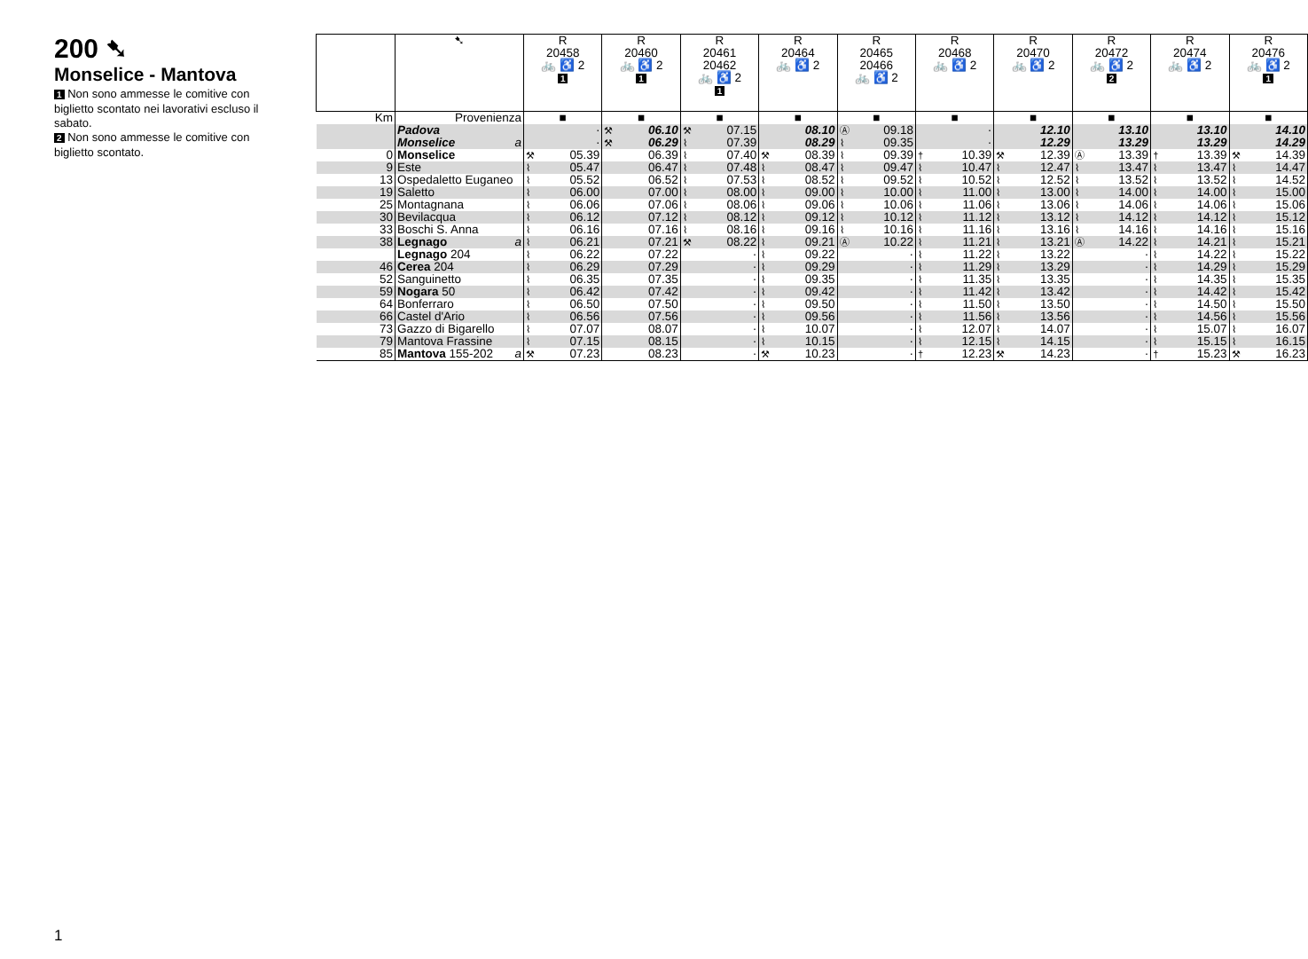200 ➷
Monselice - Mantova
1 Non sono ammesse le comitive con biglietto scontato nei lavorativi escluso il sabato.
2 Non sono ammesse le comitive con biglietto scontato.
| | ➷ | R 20458 🚲 ♿ 2 1 | | R 20460 🚲 ♿ 2 1 | | R 20461 20462 🚲 ♿ 2 1 | | R 20464 🚲 ♿ 2 | | R 20465 20466 🚲 ♿ 2 | | R 20468 🚲 ♿ 2 | | R 20470 🚲 ♿ 2 | | R 20472 🚲 ♿ 2 2 | | R 20474 🚲 ♿ 2 | | R 20476 🚲 ♿ 2 1 | |
| --- | --- | --- | --- | --- | --- | --- | --- | --- | --- | --- | --- | --- | --- | --- | --- | --- | --- | --- | --- | --- | --- |
| Km | Provenienza | ■ | | ■ | | ■ | | ■ | | ■ | | ■ | | ■ | | ■ | | ■ | | ■ | |
| | Padova | | · | ⚒ | 06.10 | ⚒ | 07.15 | | 08.10 | Ⓐ | 09.18 | | · | | 12.10 | | 13.10 | | 13.10 | | 14.10 |
| | Monselice a | | · | ⚒ | 06.29 | ⌇ | 07.39 | | 08.29 | ⌇ | 09.35 | | · | | 12.29 | | 13.29 | | 13.29 | | 14.29 |
| 0 | Monselice | ⚒ | 05.39 | | 06.39 | ⌇ | 07.40 | ⚒ | 08.39 | ⌇ | 09.39 | † | 10.39 | ⚒ | 12.39 | Ⓐ | 13.39 | † | 13.39 | ⚒ | 14.39 |
| 9 | Este | ⌇ | 05.47 | | 06.47 | ⌇ | 07.48 | ⌇ | 08.47 | ⌇ | 09.47 | ⌇ | 10.47 | ⌇ | 12.47 | ⌇ | 13.47 | ⌇ | 13.47 | ⌇ | 14.47 |
| 13 | Ospedaletto Euganeo | ⌇ | 05.52 | | 06.52 | ⌇ | 07.53 | ⌇ | 08.52 | ⌇ | 09.52 | ⌇ | 10.52 | ⌇ | 12.52 | ⌇ | 13.52 | ⌇ | 13.52 | ⌇ | 14.52 |
| 19 | Saletto | ⌇ | 06.00 | | 07.00 | ⌇ | 08.00 | ⌇ | 09.00 | ⌇ | 10.00 | ⌇ | 11.00 | ⌇ | 13.00 | ⌇ | 14.00 | ⌇ | 14.00 | ⌇ | 15.00 |
| 25 | Montagnana | ⌇ | 06.06 | | 07.06 | ⌇ | 08.06 | ⌇ | 09.06 | ⌇ | 10.06 | ⌇ | 11.06 | ⌇ | 13.06 | ⌇ | 14.06 | ⌇ | 14.06 | ⌇ | 15.06 |
| 30 | Bevilacqua | ⌇ | 06.12 | | 07.12 | ⌇ | 08.12 | ⌇ | 09.12 | ⌇ | 10.12 | ⌇ | 11.12 | ⌇ | 13.12 | ⌇ | 14.12 | ⌇ | 14.12 | ⌇ | 15.12 |
| 33 | Boschi S. Anna | ⌇ | 06.16 | | 07.16 | ⌇ | 08.16 | ⌇ | 09.16 | ⌇ | 10.16 | ⌇ | 11.16 | ⌇ | 13.16 | ⌇ | 14.16 | ⌇ | 14.16 | ⌇ | 15.16 |
| 38 | Legnago a | ⌇ | 06.21 | | 07.21 | ⚒ | 08.22 | ⌇ | 09.21 | Ⓐ | 10.22 | ⌇ | 11.21 | ⌇ | 13.21 | Ⓐ | 14.22 | ⌇ | 14.21 | ⌇ | 15.21 |
| | Legnago 204 | ⌇ | 06.22 | | 07.22 | | · | ⌇ | 09.22 | | · | ⌇ | 11.22 | ⌇ | 13.22 | | · | ⌇ | 14.22 | ⌇ | 15.22 |
| 46 | Cerea 204 | ⌇ | 06.29 | | 07.29 | | · | ⌇ | 09.29 | | · | ⌇ | 11.29 | ⌇ | 13.29 | | · | ⌇ | 14.29 | ⌇ | 15.29 |
| 52 | Sanguinetto | ⌇ | 06.35 | | 07.35 | | · | ⌇ | 09.35 | | · | ⌇ | 11.35 | ⌇ | 13.35 | | · | ⌇ | 14.35 | ⌇ | 15.35 |
| 59 | Nogara 50 | ⌇ | 06.42 | | 07.42 | | · | ⌇ | 09.42 | | · | ⌇ | 11.42 | ⌇ | 13.42 | | · | ⌇ | 14.42 | ⌇ | 15.42 |
| 64 | Bonferraro | ⌇ | 06.50 | | 07.50 | | · | ⌇ | 09.50 | | · | ⌇ | 11.50 | ⌇ | 13.50 | | · | ⌇ | 14.50 | ⌇ | 15.50 |
| 66 | Castel d'Ario | ⌇ | 06.56 | | 07.56 | | · | ⌇ | 09.56 | | · | ⌇ | 11.56 | ⌇ | 13.56 | | · | ⌇ | 14.56 | ⌇ | 15.56 |
| 73 | Gazzo di Bigarello | ⌇ | 07.07 | | 08.07 | | · | ⌇ | 10.07 | | · | ⌇ | 12.07 | ⌇ | 14.07 | | · | ⌇ | 15.07 | ⌇ | 16.07 |
| 79 | Mantova Frassine | ⌇ | 07.15 | | 08.15 | | · | ⌇ | 10.15 | | · | ⌇ | 12.15 | ⌇ | 14.15 | | · | ⌇ | 15.15 | ⌇ | 16.15 |
| 85 | Mantova 155-202 a | ⚒ | 07.23 | | 08.23 | | · | ⚒ | 10.23 | | · | † | 12.23 | ⚒ | 14.23 | | · | † | 15.23 | ⚒ | 16.23 |
1